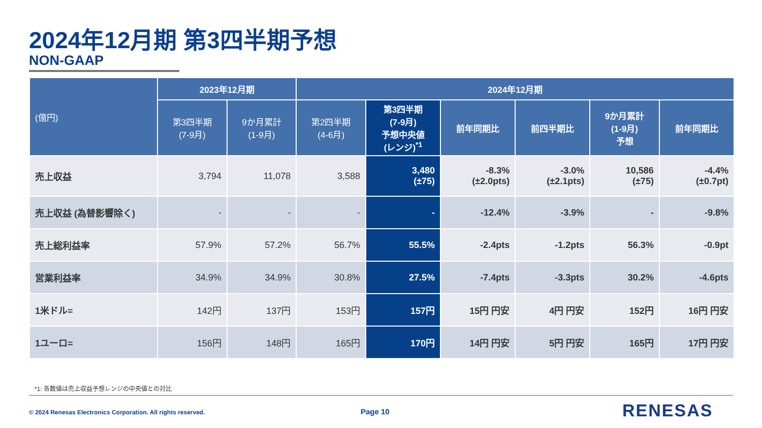2024年12月期 第3四半期予想
NON-GAAP
| (億円) | 2023年12月期 | | 2024年12月期 | | | | | |
| --- | --- | --- | --- | --- | --- | --- | --- | --- |
| | 第3四半期 (7-9月) | 9か月累計 (1-9月) | 第2四半期 (4-6月) | 第3四半期 (7-9月) 予想中央値 (レンジ)<sup>*1</sup> | 前年同期比 | 前四半期比 | 9か月累計 (1-9月) 予想 | 前年同期比 |
| 売上収益 | 3,794 | 11,078 | 3,588 | 3,480 (±75) | -8.3% (±2.0pts) | -3.0% (±2.1pts) | 10,586 (±75) | -4.4% (±0.7pt) |
| 売上収益 (為替影響除く) | - | - | - | - | -12.4% | -3.9% | - | -9.8% |
| 売上総利益率 | 57.9% | 57.2% | 56.7% | 55.5% | -2.4pts | -1.2pts | 56.3% | -0.9pt |
| 営業利益率 | 34.9% | 34.9% | 30.8% | 27.5% | -7.4pts | -3.3pts | 30.2% | -4.6pts |
| 1米ドル= | 142円 | 137円 | 153円 | 157円 | 15円 円安 | 4円 円安 | 152円 | 16円 円安 |
| 1ユーロ= | 156円 | 148円 | 165円 | 170円 | 14円 円安 | 5円 円安 | 165円 | 17円 円安 |
*1: 各数値は売上収益予想レンジの中央値との対比
© 2024 Renesas Electronics Corporation. All rights reserved.
Page 10 RENESAS